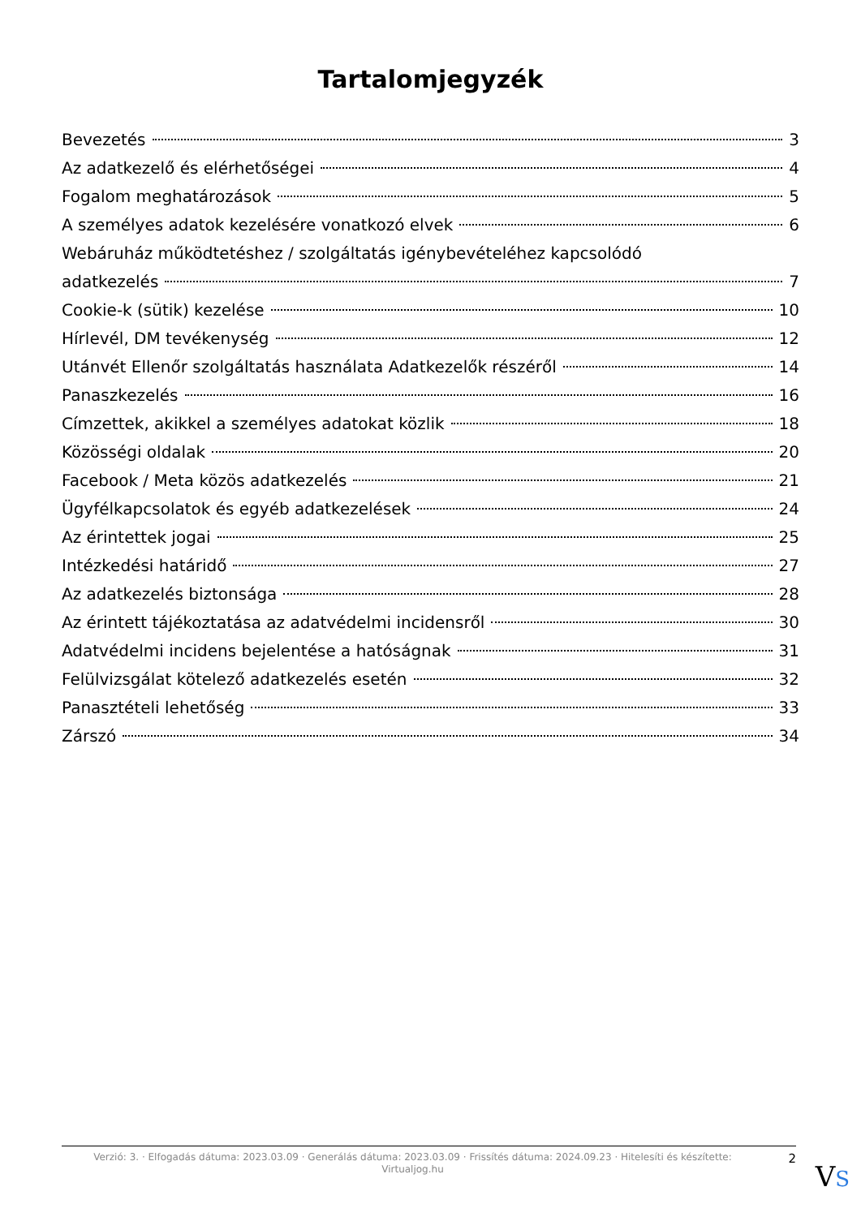Tartalomjegyzék
Bevezetés 3
Az adatkezelő és elérhetőségei 4
Fogalom meghatározások 5
A személyes adatok kezelésére vonatkozó elvek 6
Webáruház működtetéshez / szolgáltatás igénybevételéhez kapcsolódó
adatkezelés 7
Cookie-k (sütik) kezelése 10
Hírlevél, DM tevékenység 12
Utánvét Ellenőr szolgáltatás használata Adatkezelők részéről 14
Panaszkezelés 16
Címzettek, akikkel a személyes adatokat közlik 18
Közösségi oldalak 20
Facebook / Meta közös adatkezelés 21
Ügyfélkapcsolatok és egyéb adatkezelések 24
Az érintettek jogai 25
Intézkedési határidő 27
Az adatkezelés biztonsága 28
Az érintett tájékoztatása az adatvédelmi incidensről 30
Adatvédelmi incidens bejelentése a hatóságnak 31
Felülvizsgálat kötelező adatkezelés esetén 32
Panasztételi lehetőség 33
Zárszó 34
Verzió: 3. · Elfogadás dátuma: 2023.03.09 · Generálás dátuma: 2023.03.09 · Frissítés dátuma: 2024.09.23 · Hitelesíti és készítette: Virtualjog.hu
2
VS